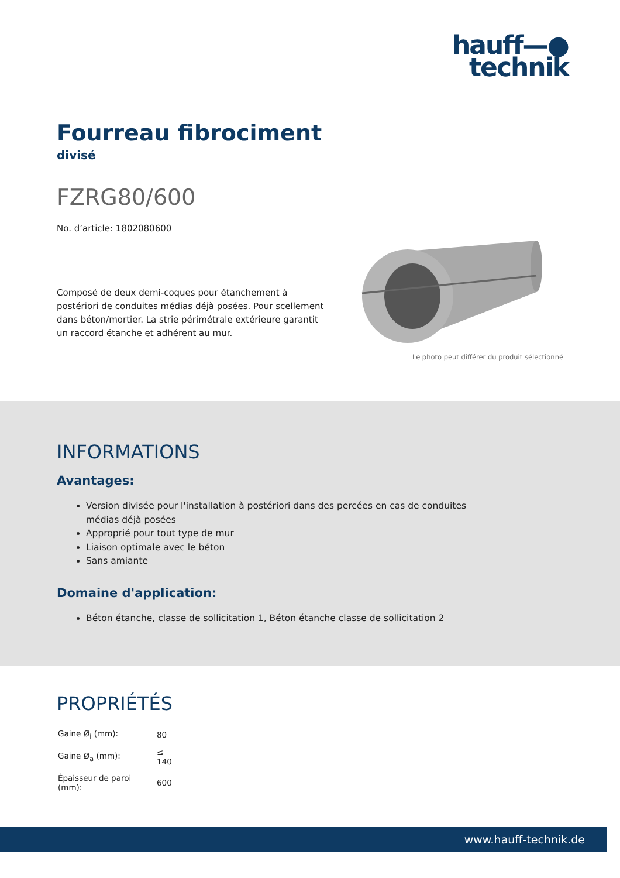hauff—●
technik
Fourreau fibrociment
divisé
FZRG80/600
No. d’article: 1802080600
Composé de deux demi-coques pour étanchement à postériori de conduites médias déjà posées. Pour scellement dans béton/mortier. La strie périmétrale extérieure garantit un raccord étanche et adhérent au mur.
Le photo peut différer du produit sélectionné
INFORMATIONS
Avantages:
Version divisée pour l'installation à postériori dans des percées en cas de conduites médias déjà posées
Approprié pour tout type de mur
Liaison optimale avec le béton
Sans amiante
Domaine d'application:
Béton étanche, classe de sollicitation 1, Béton étanche classe de sollicitation 2
PROPRIÉTÉS
| Gaine Ø<sub>i</sub> (mm): | 80 |
| Gaine Ø<sub>a</sub> (mm): | ≤ 140 |
| Épaisseur de paroi (mm): | 600 |
www.hauff-technik.de